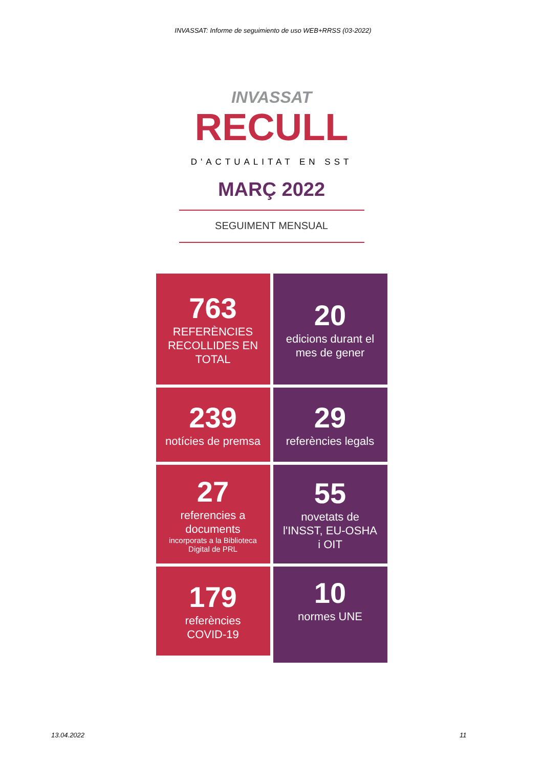INVASSAT: Informe de seguimiento de uso WEB+RRSS (03-2022)
INVASSAT
RECULL
D'ACTUALITAT EN SST
MARÇ 2022
SEGUIMENT MENSUAL
763
REFERÈNCIES RECOLLIDES EN TOTAL
20
edicions durant el mes de gener
239
notícies de premsa
29
referències legals
27
referencies a documents
incorporats a la Biblioteca Digital de PRL
55
novetats de l'INSST, EU-OSHA i OIT
179
referències COVID-19
10
normes UNE
13.04.2022 11